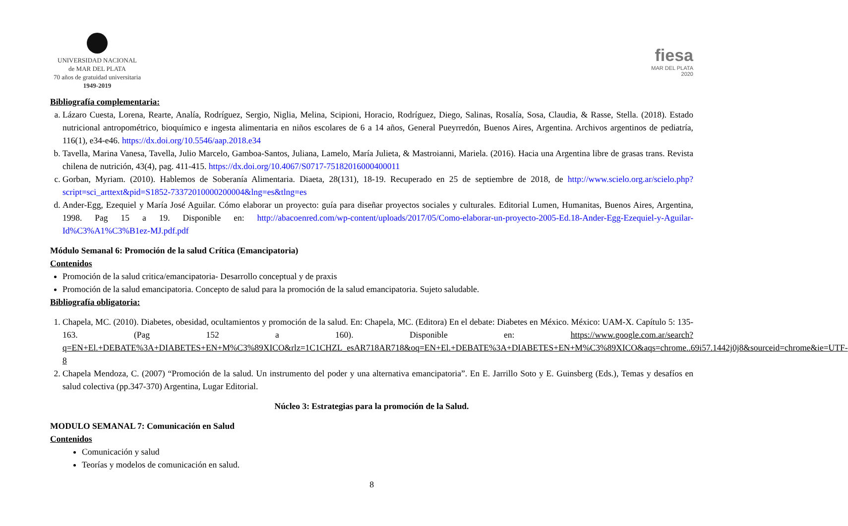UNIVERSIDAD NACIONAL
de MAR DEL PLATA
70 años de gratuidad universitaria
1949-2019
fiesa
MAR DEL PLATA
2020
Bibliografía complementaria:
a. Lázaro Cuesta, Lorena, Rearte, Analía, Rodríguez, Sergio, Niglia, Melina, Scipioni, Horacio, Rodríguez, Diego, Salinas, Rosalía, Sosa, Claudia, & Rasse, Stella. (2018). Estado nutricional antropométrico, bioquímico e ingesta alimentaria en niños escolares de 6 a 14 años, General Pueyrredón, Buenos Aires, Argentina. Archivos argentinos de pediatría, 116(1), e34-e46. https://dx.doi.org/10.5546/aap.2018.e34
b. Tavella, Marina Vanesa, Tavella, Julio Marcelo, Gamboa-Santos, Juliana, Lamelo, María Julieta, & Mastroianni, Mariela. (2016). Hacia una Argentina libre de grasas trans. Revista chilena de nutrición, 43(4), pag. 411-415. https://dx.doi.org/10.4067/S0717-75182016000400011
c. Gorban, Myriam. (2010). Hablemos de Soberanía Alimentaria. Diaeta, 28(131), 18-19. Recuperado en 25 de septiembre de 2018, de http://www.scielo.org.ar/scielo.php?script=sci_arttext&pid=S1852-73372010000200004&lng=es&tlng=es
d. Ander-Egg, Ezequiel y María José Aguilar. Cómo elaborar un proyecto: guía para diseñar proyectos sociales y culturales. Editorial Lumen, Humanitas, Buenos Aires, Argentina, 1998. Pag 15 a 19. Disponible en: http://abacoenred.com/wp-content/uploads/2017/05/Como-elaborar-un-proyecto-2005-Ed.18-Ander-Egg-Ezequiel-y-Aguilar-Id%C3%A1%C3%B1ez-MJ.pdf.pdf
Módulo Semanal 6: Promoción de la salud Crítica (Emancipatoria)
Contenidos
Promoción de la salud critica/emancipatoria- Desarrollo conceptual y de praxis
Promoción de la salud emancipatoria. Concepto de salud para la promoción de la salud emancipatoria. Sujeto saludable.
Bibliografía obligatoria:
1. Chapela, MC. (2010). Diabetes, obesidad, ocultamientos y promoción de la salud. En: Chapela, MC. (Editora) En el debate: Diabetes en México. México: UAM-X. Capítulo 5: 135-163. (Pag 152 a 160). Disponible en: https://www.google.com.ar/search?q=EN+El.+DEBATE%3A+DIABETES+EN+M%C3%89XICO&rlz=1C1CHZL_esAR718AR718&oq=EN+El.+DEBATE%3A+DIABETES+EN+M%C3%89XICO&aqs=chrome..69i57.1442j0j8&sourceid=chrome&ie=UTF-8
2. Chapela Mendoza, C. (2007) “Promoción de la salud. Un instrumento del poder y una alternativa emancipatoria”. En E. Jarrillo Soto y E. Guinsberg (Eds.), Temas y desafíos en salud colectiva (pp.347-370) Argentina, Lugar Editorial.
Núcleo 3: Estrategias para la promoción de la Salud.
MODULO SEMANAL 7: Comunicación en Salud
Contenidos
Comunicación y salud
Teorías y modelos de comunicación en salud.
8